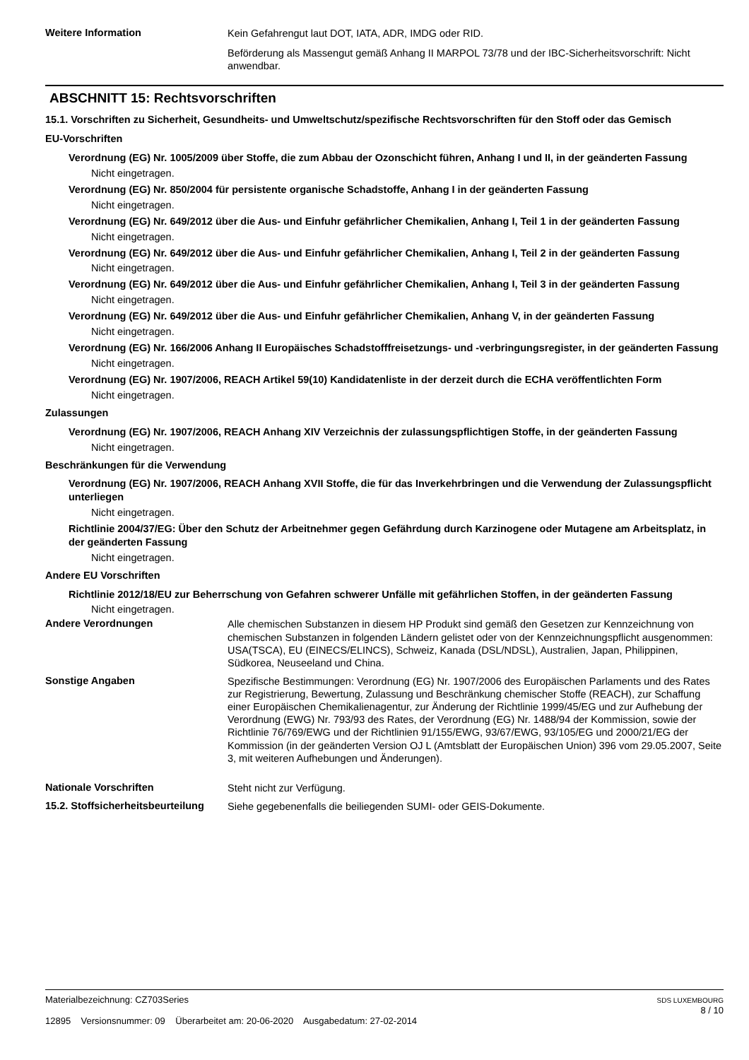Weitere Information
Kein Gefahrengut laut DOT, IATA, ADR, IMDG oder RID.
Beförderung als Massengut gemäß Anhang II MARPOL 73/78 und der IBC-Sicherheitsvorschrift: Nicht anwendbar.
ABSCHNITT 15: Rechtsvorschriften
15.1. Vorschriften zu Sicherheit, Gesundheits- und Umweltschutz/spezifische Rechtsvorschriften für den Stoff oder das Gemisch
EU-Vorschriften
Verordnung (EG) Nr. 1005/2009 über Stoffe, die zum Abbau der Ozonschicht führen, Anhang I und II, in der geänderten Fassung
Nicht eingetragen.
Verordnung (EG) Nr. 850/2004 für persistente organische Schadstoffe, Anhang I in der geänderten Fassung
Nicht eingetragen.
Verordnung (EG) Nr. 649/2012 über die Aus- und Einfuhr gefährlicher Chemikalien, Anhang I, Teil 1 in der geänderten Fassung
Nicht eingetragen.
Verordnung (EG) Nr. 649/2012 über die Aus- und Einfuhr gefährlicher Chemikalien, Anhang I, Teil 2 in der geänderten Fassung
Nicht eingetragen.
Verordnung (EG) Nr. 649/2012 über die Aus- und Einfuhr gefährlicher Chemikalien, Anhang I, Teil 3 in der geänderten Fassung
Nicht eingetragen.
Verordnung (EG) Nr. 649/2012 über die Aus- und Einfuhr gefährlicher Chemikalien, Anhang V, in der geänderten Fassung
Nicht eingetragen.
Verordnung (EG) Nr. 166/2006 Anhang II Europäisches Schadstofffreisetzungs- und -verbringungsregister, in der geänderten Fassung
Nicht eingetragen.
Verordnung (EG) Nr. 1907/2006, REACH Artikel 59(10) Kandidatenliste in der derzeit durch die ECHA veröffentlichten Form
Nicht eingetragen.
Zulassungen
Verordnung (EG) Nr. 1907/2006, REACH Anhang XIV Verzeichnis der zulassungspflichtigen Stoffe, in der geänderten Fassung
Nicht eingetragen.
Beschränkungen für die Verwendung
Verordnung (EG) Nr. 1907/2006, REACH Anhang XVII Stoffe, die für das Inverkehrbringen und die Verwendung der Zulassungspflicht unterliegen
Nicht eingetragen.
Richtlinie 2004/37/EG: Über den Schutz der Arbeitnehmer gegen Gefährdung durch Karzinogene oder Mutagene am Arbeitsplatz, in der geänderten Fassung
Nicht eingetragen.
Andere EU Vorschriften
Richtlinie 2012/18/EU zur Beherrschung von Gefahren schwerer Unfälle mit gefährlichen Stoffen, in der geänderten Fassung
Nicht eingetragen.
Andere Verordnungen
Alle chemischen Substanzen in diesem HP Produkt sind gemäß den Gesetzen zur Kennzeichnung von chemischen Substanzen in folgenden Ländern gelistet oder von der Kennzeichnungspflicht ausgenommen: USA(TSCA), EU (EINECS/ELINCS), Schweiz, Kanada (DSL/NDSL), Australien, Japan, Philippinen, Südkorea, Neuseeland und China.
Sonstige Angaben
Spezifische Bestimmungen: Verordnung (EG) Nr. 1907/2006 des Europäischen Parlaments und des Rates zur Registrierung, Bewertung, Zulassung und Beschränkung chemischer Stoffe (REACH), zur Schaffung einer Europäischen Chemikalienagentur, zur Änderung der Richtlinie 1999/45/EG und zur Aufhebung der Verordnung (EWG) Nr. 793/93 des Rates, der Verordnung (EG) Nr. 1488/94 der Kommission, sowie der Richtlinie 76/769/EWG und der Richtlinien 91/155/EWG, 93/67/EWG, 93/105/EG und 2000/21/EG der Kommission (in der geänderten Version OJ L (Amtsblatt der Europäischen Union) 396 vom 29.05.2007, Seite 3, mit weiteren Aufhebungen und Änderungen).
Nationale Vorschriften
Steht nicht zur Verfügung.
15.2. Stoffsicherheitsbeurteilung
Siehe gegebenenfalls die beiliegenden SUMI- oder GEIS-Dokumente.
Materialbezeichnung: CZ703Series
12895 Versionsnummer: 09 Überarbeitet am: 20-06-2020 Ausgabedatum: 27-02-2014
SDS LUXEMBOURG
8 / 10